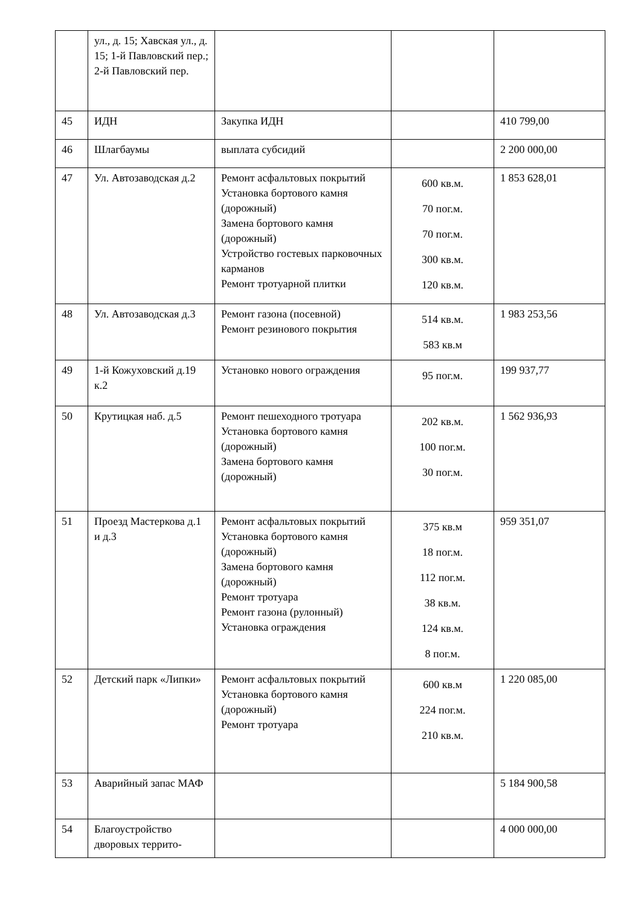| | ул., д. 15; Хавская ул., д. 15; 1-й Павловский пер.; 2-й Павловский пер. | | | |
| 45 | ИДН | Закупка ИДН | | 410 799,00 |
| 46 | Шлагбаумы | выплата субсидий | | 2 200 000,00 |
| 47 | Ул. Автозаводская д.2 | Ремонт асфальтовых покрытий Установка бортового камня (дорожный) Замена бортового камня (дорожный) Устройство гостевых парковочных карманов Ремонт тротуарной плитки | 600 кв.м. 70 пог.м. 70 пог.м. 300 кв.м. 120 кв.м. | 1 853 628,01 |
| 48 | Ул. Автозаводская д.3 | Ремонт газона (посевной) Ремонт резинового покрытия | 514 кв.м. 583 кв.м | 1 983 253,56 |
| 49 | 1-й Кожуховский д.19 к.2 | Установко нового ограждения | 95 пог.м. | 199 937,77 |
| 50 | Крутицкая наб. д.5 | Ремонт пешеходного тротуара Установка бортового камня (дорожный) Замена бортового камня (дорожный) | 202 кв.м. 100 пог.м. 30 пог.м. | 1 562 936,93 |
| 51 | Проезд Мастеркова д.1 и д.3 | Ремонт асфальтовых покрытий Установка бортового камня (дорожный) Замена бортового камня (дорожный) Ремонт тротуара Ремонт газона (рулонный) Установка ограждения | 375 кв.м 18 пог.м. 112 пог.м. 38 кв.м. 124 кв.м. 8 пог.м. | 959 351,07 |
| 52 | Детский парк «Липки» | Ремонт асфальтовых покрытий Установка бортового камня (дорожный) Ремонт тротуара | 600 кв.м 224 пог.м. 210 кв.м. | 1 220 085,00 |
| 53 | Аварийный запас МАФ | | | 5 184 900,58 |
| 54 | Благоустройство дворовых террито- | | | 4 000 000,00 |